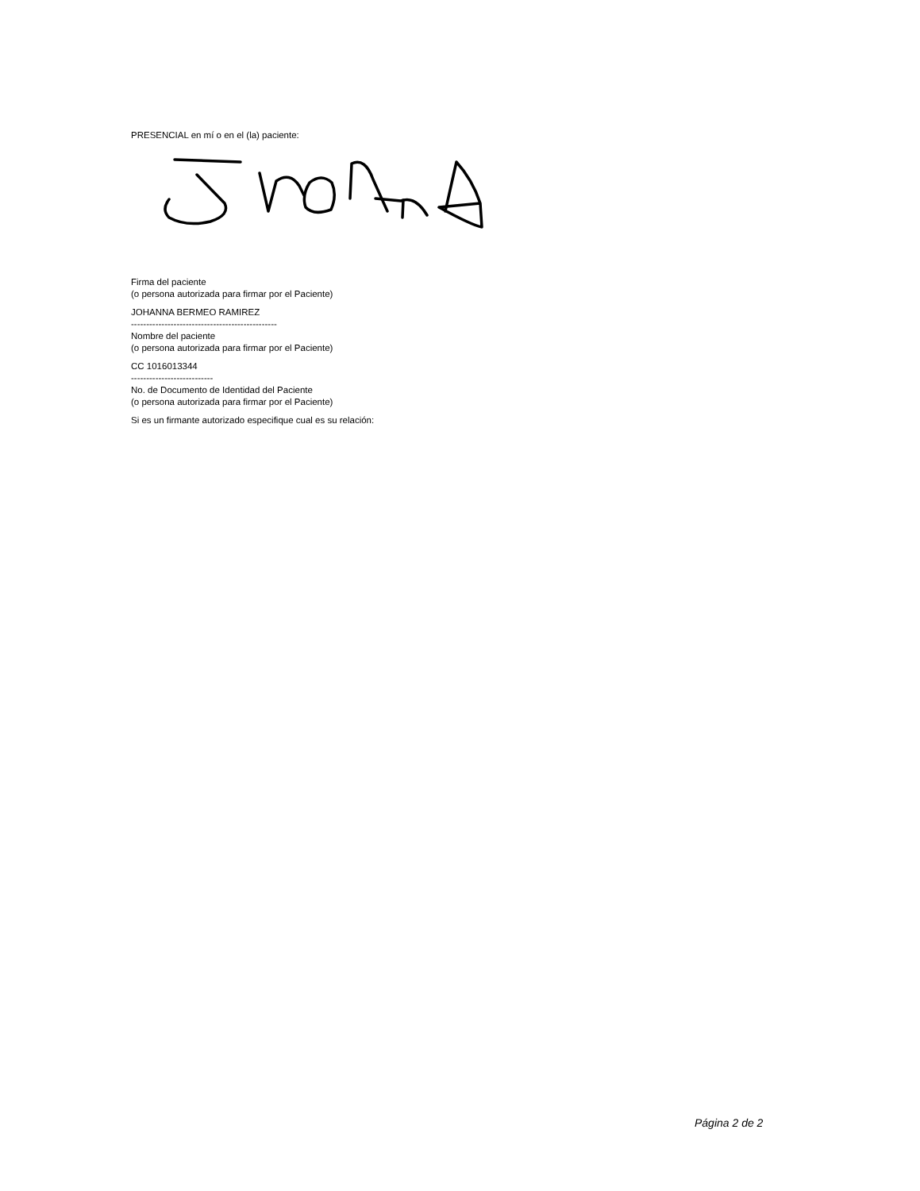PRESENCIAL en mí o en el (la) paciente:
Firma del paciente
(o persona autorizada para firmar por el Paciente)
JOHANNA BERMEO RAMIREZ
------------------------------------------------
Nombre del paciente
(o persona autorizada para firmar por el Paciente)
CC 1016013344
---------------------------
No. de Documento de Identidad del Paciente
(o persona autorizada para firmar por el Paciente)
Si es un firmante autorizado especifique cual es su relación:
Página 2 de 2